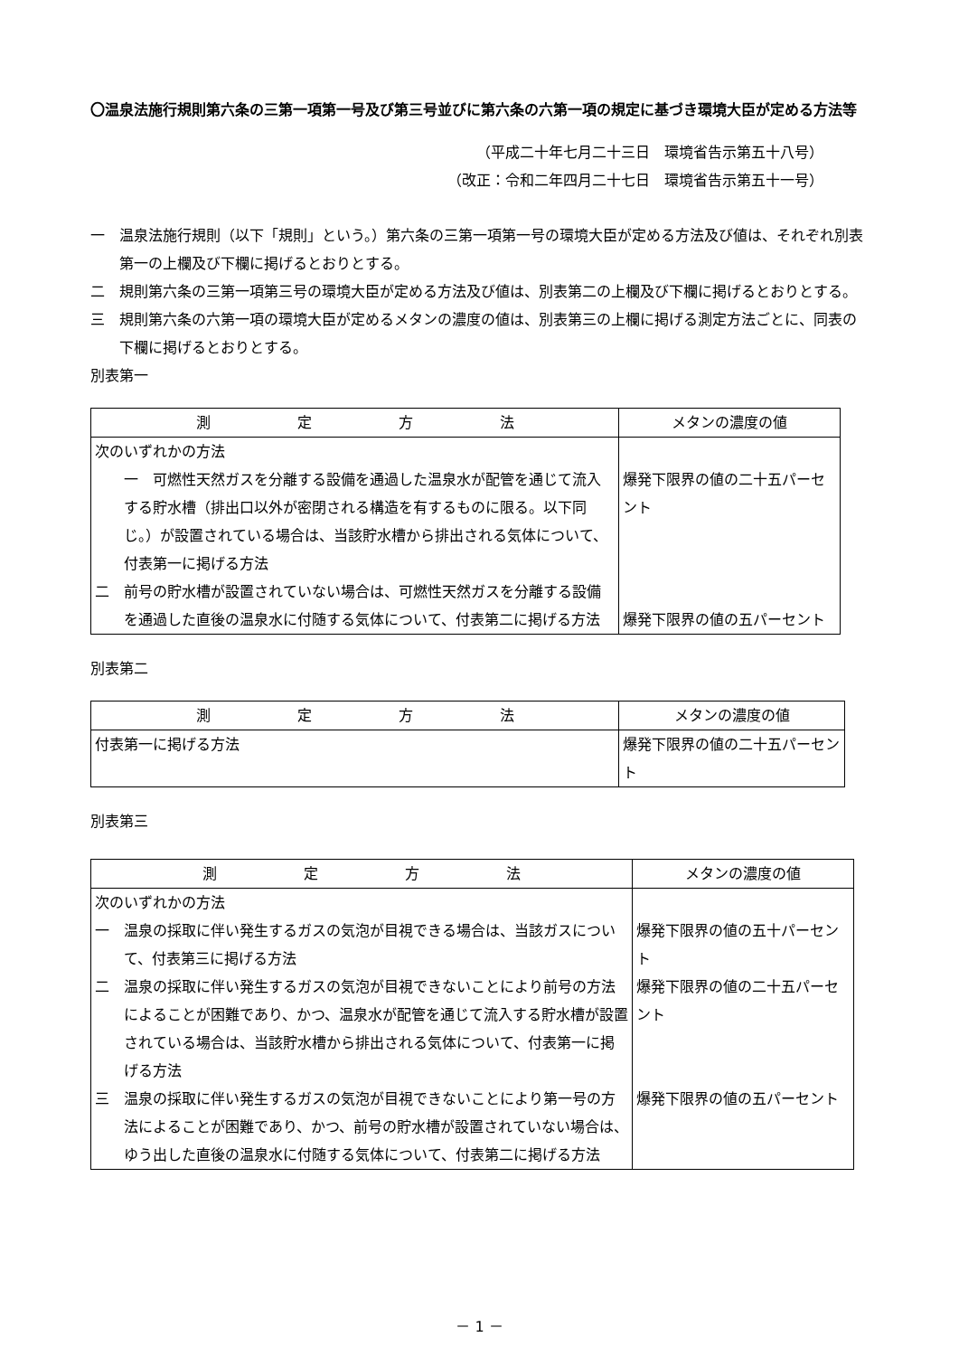〇温泉法施行規則第六条の三第一項第一号及び第三号並びに第六条の六第一項の規定に基づき環境大臣が定める方法等
（平成二十年七月二十三日　環境省告示第五十八号）
（改正：令和二年四月二十七日　環境省告示第五十一号）
一　温泉法施行規則（以下「規則」という。）第六条の三第一項第一号の環境大臣が定める方法及び値は、それぞれ別表第一の上欄及び下欄に掲げるとおりとする。
二　規則第六条の三第一項第三号の環境大臣が定める方法及び値は、別表第二の上欄及び下欄に掲げるとおりとする。
三　規則第六条の六第一項の環境大臣が定めるメタンの濃度の値は、別表第三の上欄に掲げる測定方法ごとに、同表の下欄に掲げるとおりとする。
別表第一
| 測 定 方 法 | メタンの濃度の値 |
| 次のいずれかの方法 一 可燃性天然ガスを分離する設備を通過した温泉水が配管を通じて流入する貯水槽（排出口以外が密閉される構造を有するものに限る。以下同じ。）が設置されている場合は、当該貯水槽から排出される気体について、付表第一に掲げる方法 二 前号の貯水槽が設置されていない場合は、可燃性天然ガスを分離する設備を通過した直後の温泉水に付随する気体について、付表第二に掲げる方法 | 爆発下限界の値の二十五パーセント 爆発下限界の値の五パーセント |
別表第二
| 測 定 方 法 | メタンの濃度の値 |
| 付表第一に掲げる方法 | 爆発下限界の値の二十五パーセント |
別表第三
| 測 定 方 法 | メタンの濃度の値 |
| 次のいずれかの方法 一 温泉の採取に伴い発生するガスの気泡が目視できる場合は、当該ガスについて、付表第三に掲げる方法 二 温泉の採取に伴い発生するガスの気泡が目視できないことにより前号の方法によることが困難であり、かつ、温泉水が配管を通じて流入する貯水槽が設置されている場合は、当該貯水槽から排出される気体について、付表第一に掲げる方法 三 温泉の採取に伴い発生するガスの気泡が目視できないことにより第一号の方法によることが困難であり、かつ、前号の貯水槽が設置されていない場合は、ゆう出した直後の温泉水に付随する気体について、付表第二に掲げる方法 | 爆発下限界の値の五十パーセント 爆発下限界の値の二十五パーセント 爆発下限界の値の五パーセント |
－ 1 －